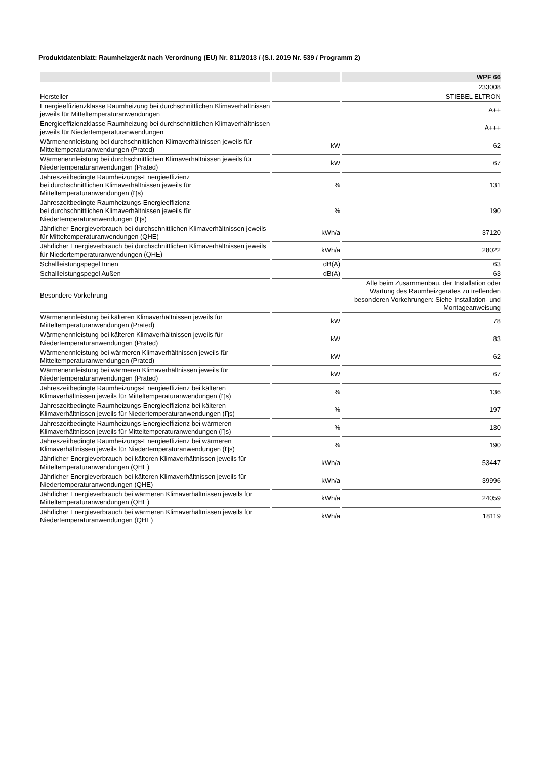Produktdatenblatt: Raumheizgerät nach Verordnung (EU) Nr. 811/2013 / (S.I. 2019 Nr. 539 / Programm 2)
| | | WPF 66 |
| --- | --- | --- |
| | | 233008 |
| Hersteller | | STIEBEL ELTRON |
| Energieeffizienzklasse Raumheizung bei durchschnittlichen Klimaverhältnissen jeweils für Mitteltemperaturanwendungen | | A++ |
| Energieeffizienzklasse Raumheizung bei durchschnittlichen Klimaverhältnissen jeweils für Niedertemperaturanwendungen | | A+++ |
| Wärmenennleistung bei durchschnittlichen Klimaverhältnissen jeweils für Mitteltemperaturanwendungen (Prated) | kW | 62 |
| Wärmenennleistung bei durchschnittlichen Klimaverhältnissen jeweils für Niedertemperaturanwendungen (Prated) | kW | 67 |
| Jahreszeitbedingte Raumheizungs-Energieeffizienz bei durchschnittlichen Klimaverhältnissen jeweils für Mitteltemperaturanwendungen (Ƞs) | % | 131 |
| Jahreszeitbedingte Raumheizungs-Energieeffizienz bei durchschnittlichen Klimaverhältnissen jeweils für Niedertemperaturanwendungen (Ƞs) | % | 190 |
| Jährlicher Energieverbrauch bei durchschnittlichen Klimaverhältnissen jeweils für Mitteltemperaturanwendungen (QHE) | kWh/a | 37120 |
| Jährlicher Energieverbrauch bei durchschnittlichen Klimaverhältnissen jeweils für Niedertemperaturanwendungen (QHE) | kWh/a | 28022 |
| Schallleistungspegel Innen | dB(A) | 63 |
| Schallleistungspegel Außen | dB(A) | 63 |
| Besondere Vorkehrung | | Alle beim Zusammenbau, der Installation oder Wartung des Raumheizgerätes zu treffenden besonderen Vorkehrungen: Siehe Installation- und Montageanweisung |
| Wärmenennleistung bei kälteren Klimaverhältnissen jeweils für Mitteltemperaturanwendungen (Prated) | kW | 78 |
| Wärmenennleistung bei kälteren Klimaverhältnissen jeweils für Niedertemperaturanwendungen (Prated) | kW | 83 |
| Wärmenennleistung bei wärmeren Klimaverhältnissen jeweils für Mitteltemperaturanwendungen (Prated) | kW | 62 |
| Wärmenennleistung bei wärmeren Klimaverhältnissen jeweils für Niedertemperaturanwendungen (Prated) | kW | 67 |
| Jahreszeitbedingte Raumheizungs-Energieeffizienz bei kälteren Klimaverhältnissen jeweils für Mitteltemperaturanwendungen (Ƞs) | % | 136 |
| Jahreszeitbedingte Raumheizungs-Energieeffizienz bei kälteren Klimaverhältnissen jeweils für Niedertemperaturanwendungen (Ƞs) | % | 197 |
| Jahreszeitbedingte Raumheizungs-Energieeffizienz bei wärmeren Klimaverhältnissen jeweils für Mitteltemperaturanwendungen (Ƞs) | % | 130 |
| Jahreszeitbedingte Raumheizungs-Energieeffizienz bei wärmeren Klimaverhältnissen jeweils für Niedertemperaturanwendungen (Ƞs) | % | 190 |
| Jährlicher Energieverbrauch bei kälteren Klimaverhältnissen jeweils für Mitteltemperaturanwendungen (QHE) | kWh/a | 53447 |
| Jährlicher Energieverbrauch bei kälteren Klimaverhältnissen jeweils für Niedertemperaturanwendungen (QHE) | kWh/a | 39996 |
| Jährlicher Energieverbrauch bei wärmeren Klimaverhältnissen jeweils für Mitteltemperaturanwendungen (QHE) | kWh/a | 24059 |
| Jährlicher Energieverbrauch bei wärmeren Klimaverhältnissen jeweils für Niedertemperaturanwendungen (QHE) | kWh/a | 18119 |